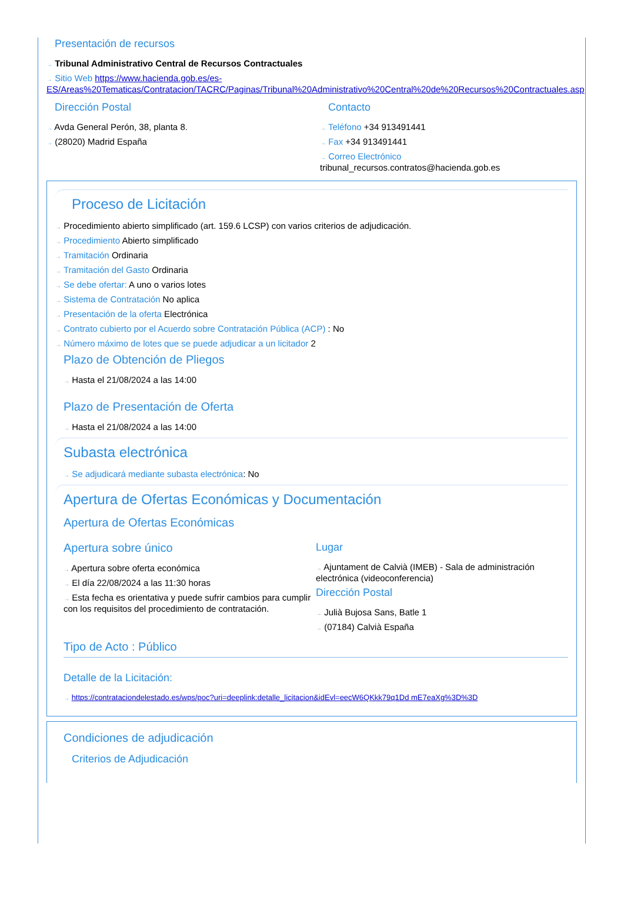Presentación de recursos
→ Tribunal Administrativo Central de Recursos Contractuales
→ Sitio Web https://www.hacienda.gob.es/es-ES/Areas%20Tematicas/Contratacion/TACRC/Paginas/Tribunal%20Administrativo%20Central%20de%20Recursos%20Contractuales.asp
Dirección Postal
→ Avda General Perón, 38, planta 8.
→ (28020) Madrid España
Contacto
→ Teléfono +34 913491441
→ Fax +34 913491441
→ Correo Electrónico
tribunal_recursos.contratos@hacienda.gob.es
Proceso de Licitación
→ Procedimiento abierto simplificado (art. 159.6 LCSP) con varios criterios de adjudicación.
→ Procedimiento Abierto simplificado
→ Tramitación Ordinaria
→ Tramitación del Gasto Ordinaria
→ Se debe ofertar: A uno o varios lotes
→ Sistema de Contratación No aplica
→ Presentación de la oferta Electrónica
→ Contrato cubierto por el Acuerdo sobre Contratación Pública (ACP) : No
→ Número máximo de lotes que se puede adjudicar a un licitador 2
Plazo de Obtención de Pliegos
→ Hasta el 21/08/2024 a las 14:00
Plazo de Presentación de Oferta
→ Hasta el 21/08/2024 a las 14:00
Subasta electrónica
→ Se adjudicará mediante subasta electrónica: No
Apertura de Ofertas Económicas y Documentación
Apertura de Ofertas Económicas
Apertura sobre único
→ Apertura sobre oferta económica
→ El día 22/08/2024 a las 11:30 horas
→ Esta fecha es orientativa y puede sufrir cambios para cumplir con los requisitos del procedimiento de contratación.
Lugar
→ Ajuntament de Calvià (IMEB) - Sala de administración electrónica (videoconferencia)
Dirección Postal
→ Julià Bujosa Sans, Batle 1
→ (07184) Calvià España
Tipo de Acto : Público
Detalle de la Licitación:
→ https://contrataciondelestado.es/wps/poc?uri=deeplink:detalle_licitacion&idEvl=eecW6QKkk79q1Dd mE7eaXg%3D%3D
Condiciones de adjudicación
Criterios de Adjudicación